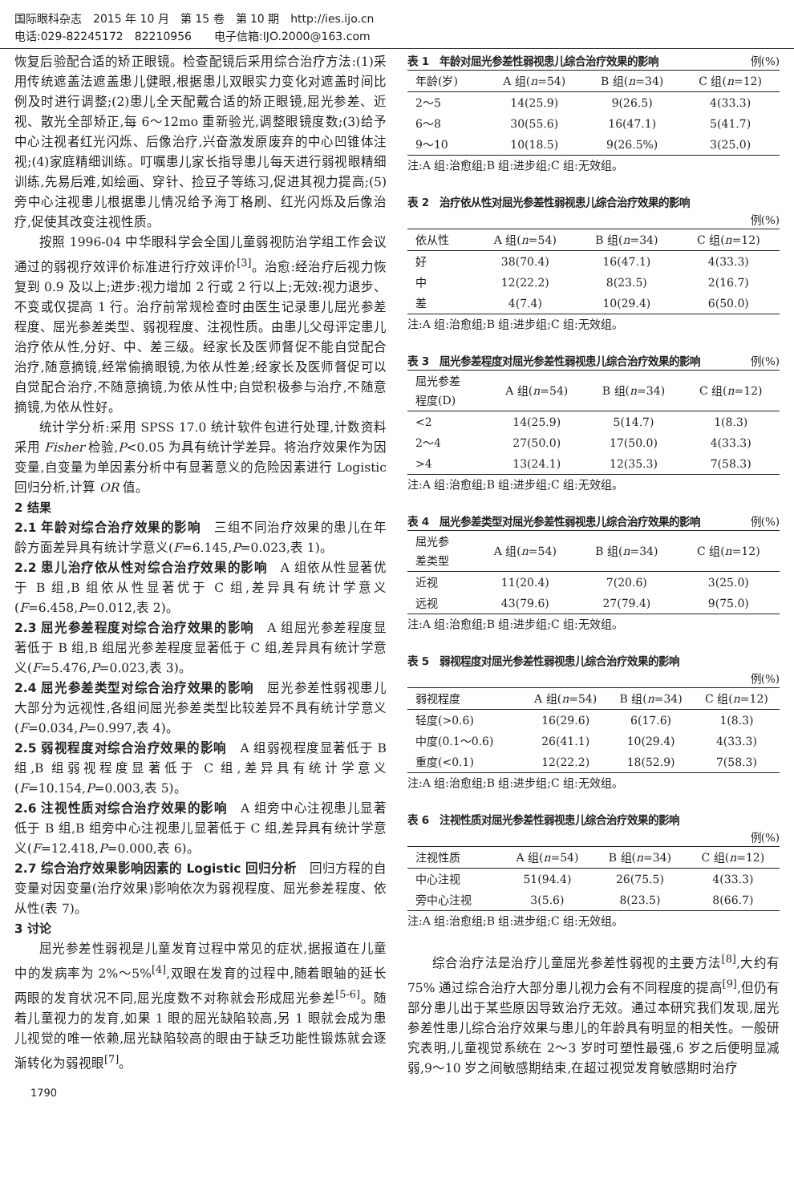国际眼科杂志　2015 年 10 月　第 15 卷　第 10 期　http://ies.ijo.cn
电话:029-82245172　82210956　　电子信箱:IJO.2000@163.com
恢复后验配合适的矫正眼镜。检查配镜后采用综合治疗方法:(1)采用传统遮盖法遮盖患儿健眼,根据患儿双眼实力变化对遮盖时间比例及时进行调整;(2)患儿全天配戴合适的矫正眼镜,屈光参差、近视、散光全部矫正,每 6～12mo 重新验光,调整眼镜度数;(3)给予中心注视者红光闪烁、后像治疗,兴奋激发原废弃的中心凹锥体注视;(4)家庭精细训练。叮嘱患儿家长指导患儿每天进行弱视眼精细训练,先易后难,如绘画、穿针、捡豆子等练习,促进其视力提高;(5)旁中心注视患儿根据患儿情况给予海丁格刷、红光闪烁及后像治疗,促使其改变注视性质。
按照 1996-04 中华眼科学会全国儿童弱视防治学组工作会议通过的弱视疗效评价标准进行疗效评价<sup>[3]</sup>。治愈:经治疗后视力恢复到 0.9 及以上;进步:视力增加 2 行或 2 行以上;无效:视力退步、不变或仅提高 1 行。治疗前常规检查时由医生记录患儿屈光参差程度、屈光参差类型、弱视程度、注视性质。由患儿父母评定患儿治疗依从性,分好、中、差三级。经家长及医师督促不能自觉配合治疗,随意摘镜,经常偷摘眼镜,为依从性差;经家长及医师督促可以自觉配合治疗,不随意摘镜,为依从性中;自觉积极参与治疗,不随意摘镜,为依从性好。
统计学分析:采用 SPSS 17.0 统计软件包进行处理,计数资料采用 Fisher 检验,P<0.05 为具有统计学差异。将治疗效果作为因变量,自变量为单因素分析中有显著意义的危险因素进行 Logistic 回归分析,计算 OR 值。
2 结果
2.1 年龄对综合治疗效果的影响　三组不同治疗效果的患儿在年龄方面差异具有统计学意义(F=6.145,P=0.023,表 1)。
2.2 患儿治疗依从性对综合治疗效果的影响　A 组依从性显著优于 B 组,B 组依从性显著优于 C 组,差异具有统计学意义(F=6.458,P=0.012,表 2)。
2.3 屈光参差程度对综合治疗效果的影响　A 组屈光参差程度显著低于 B 组,B 组屈光参差程度显著低于 C 组,差异具有统计学意义(F=5.476,P=0.023,表 3)。
2.4 屈光参差类型对综合治疗效果的影响　屈光参差性弱视患儿大部分为远视性,各组间屈光参差类型比较差异不具有统计学意义(F=0.034,P=0.997,表 4)。
2.5 弱视程度对综合治疗效果的影响　A 组弱视程度显著低于 B 组,B 组弱视程度显著低于 C 组,差异具有统计学意义(F=10.154,P=0.003,表 5)。
2.6 注视性质对综合治疗效果的影响　A 组旁中心注视患儿显著低于 B 组,B 组旁中心注视患儿显著低于 C 组,差异具有统计学意义(F=12.418,P=0.000,表 6)。
2.7 综合治疗效果影响因素的 Logistic 回归分析　回归方程的自变量对因变量(治疗效果)影响依次为弱视程度、屈光参差程度、依从性(表 7)。
3 讨论
屈光参差性弱视是儿童发育过程中常见的症状,据报道在儿童中的发病率为 2%～5%<sup>[4]</sup>,双眼在发育的过程中,随着眼轴的延长两眼的发育状况不同,屈光度数不对称就会形成屈光参差<sup>[5-6]</sup>。随着儿童视力的发育,如果 1 眼的屈光缺陷较高,另 1 眼就会成为患儿视觉的唯一依赖,屈光缺陷较高的眼由于缺乏功能性锻炼就会逐渐转化为弱视眼<sup>[7]</sup>。
1790
表 1　年龄对屈光参差性弱视患儿综合治疗效果的影响 例(%)
| 年龄(岁) | A 组( n =54) | B 组( n =34) | C 组( n =12) |
| --- | --- | --- | --- |
| 2～5 | 14(25.9) | 9(26.5) | 4(33.3) |
| 6～8 | 30(55.6) | 16(47.1) | 5(41.7) |
| 9～10 | 10(18.5) | 9(26.5%) | 3(25.0) |
注:A 组:治愈组;B 组:进步组;C 组:无效组。
表 2　治疗依从性对屈光参差性弱视患儿综合治疗效果的影响
例(%)
| 依从性 | A 组( n =54) | B 组( n =34) | C 组( n =12) |
| --- | --- | --- | --- |
| 好 | 38(70.4) | 16(47.1) | 4(33.3) |
| 中 | 12(22.2) | 8(23.5) | 2(16.7) |
| 差 | 4(7.4) | 10(29.4) | 6(50.0) |
注:A 组:治愈组;B 组:进步组;C 组:无效组。
表 3　屈光参差程度对屈光参差性弱视患儿综合治疗效果的影响 例(%)
| 屈光参差 程度(D) | A 组( n =54) | B 组( n =34) | C 组( n =12) |
| --- | --- | --- | --- |
| <2 | 14(25.9) | 5(14.7) | 1(8.3) |
| 2～4 | 27(50.0) | 17(50.0) | 4(33.3) |
| >4 | 13(24.1) | 12(35.3) | 7(58.3) |
注:A 组:治愈组;B 组:进步组;C 组:无效组。
表 4　屈光参差类型对屈光参差性弱视患儿综合治疗效果的影响 例(%)
| 屈光参 差类型 | A 组( n =54) | B 组( n =34) | C 组( n =12) |
| --- | --- | --- | --- |
| 近视 | 11(20.4) | 7(20.6) | 3(25.0) |
| 远视 | 43(79.6) | 27(79.4) | 9(75.0) |
注:A 组:治愈组;B 组:进步组;C 组:无效组。
表 5　弱视程度对屈光参差性弱视患儿综合治疗效果的影响
例(%)
| 弱视程度 | A 组( n =54) | B 组( n =34) | C 组( n =12) |
| --- | --- | --- | --- |
| 轻度(>0.6) | 16(29.6) | 6(17.6) | 1(8.3) |
| 中度(0.1～0.6) | 26(41.1) | 10(29.4) | 4(33.3) |
| 重度(<0.1) | 12(22.2) | 18(52.9) | 7(58.3) |
注:A 组:治愈组;B 组:进步组;C 组:无效组。
表 6　注视性质对屈光参差性弱视患儿综合治疗效果的影响
例(%)
| 注视性质 | A 组( n =54) | B 组( n =34) | C 组( n =12) |
| --- | --- | --- | --- |
| 中心注视 | 51(94.4) | 26(75.5) | 4(33.3) |
| 旁中心注视 | 3(5.6) | 8(23.5) | 8(66.7) |
注:A 组:治愈组;B 组:进步组;C 组:无效组。
综合治疗法是治疗儿童屈光参差性弱视的主要方法<sup>[8]</sup>,大约有 75% 通过综合治疗大部分患儿视力会有不同程度的提高<sup>[9]</sup>,但仍有部分患儿出于某些原因导致治疗无效。通过本研究我们发现,屈光参差性患儿综合治疗效果与患儿的年龄具有明显的相关性。一般研究表明,儿童视觉系统在 2～3 岁时可塑性最强,6 岁之后便明显减弱,9～10 岁之间敏感期结束,在超过视觉发育敏感期时治疗